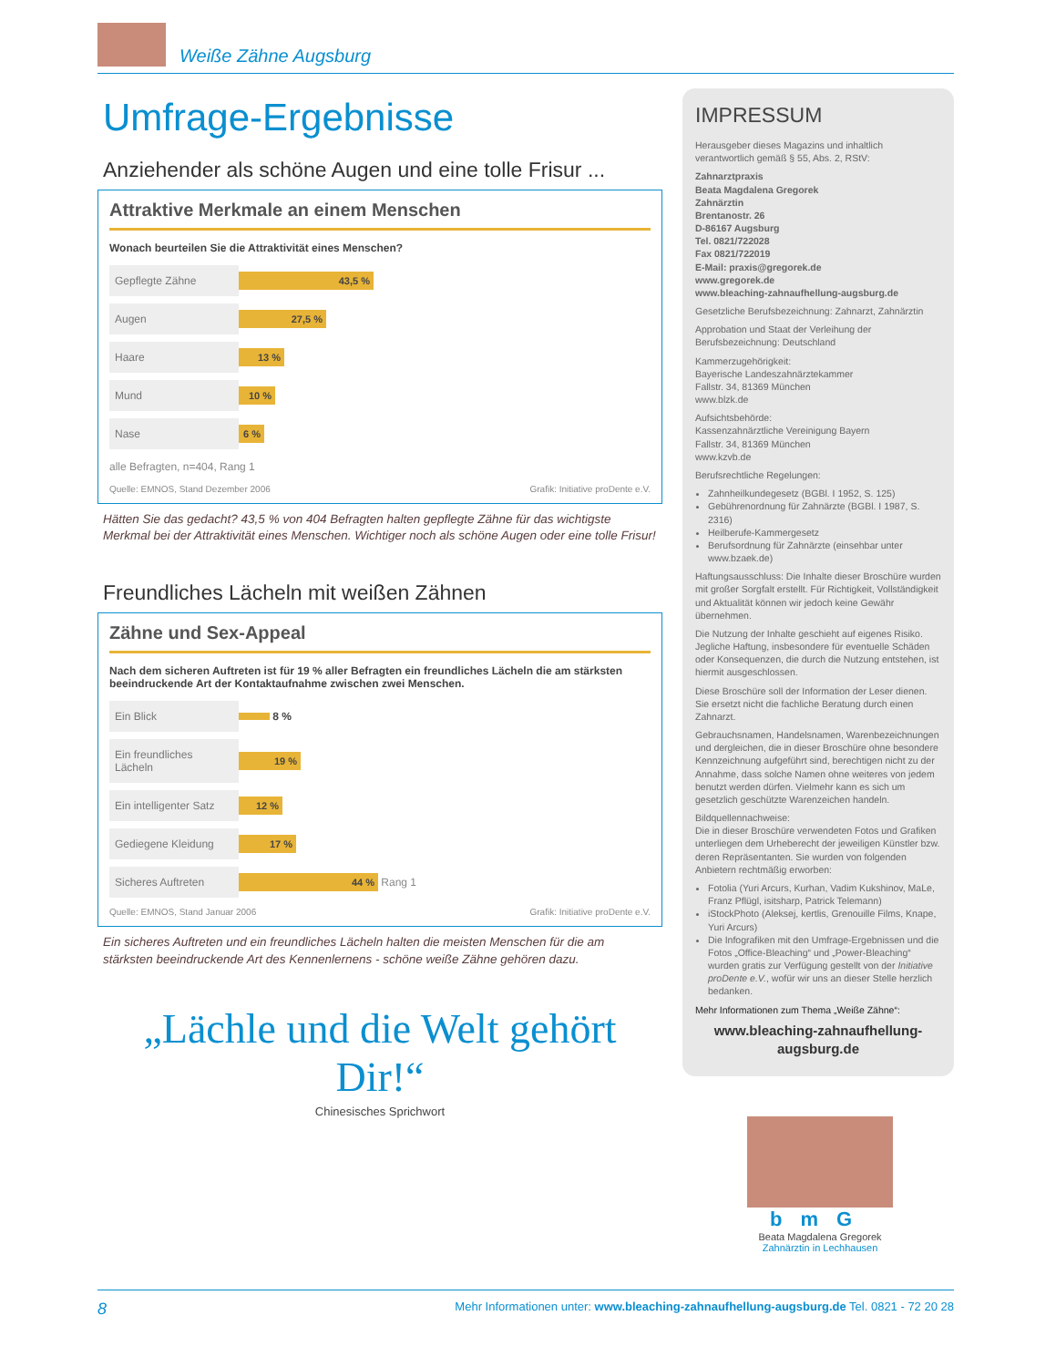Weiße Zähne Augsburg
Umfrage-Ergebnisse
Anziehender als schöne Augen und eine tolle Frisur ...
Attraktive Merkmale an einem Menschen
Wonach beurteilen Sie die Attraktivität eines Menschen?
Gepflegte Zähne
43,5 %
Augen
27,5 %
Haare
13 %
Mund
10 %
Nase
6 %
alle Befragten, n=404, Rang 1
Quelle: EMNOS, Stand Dezember 2006 Grafik: Initiative proDente e.V.
Hätten Sie das gedacht? 43,5 % von 404 Befragten halten gepflegte Zähne für das wichtigste Merkmal bei der Attraktivität eines Menschen. Wichtiger noch als schöne Augen oder eine tolle Frisur!
Freundliches Lächeln mit weißen Zähnen
Zähne und Sex-Appeal
Nach dem sicheren Auftreten ist für 19 % aller Befragten ein freundliches Lächeln die am stärksten beeindruckende Art der Kontaktaufnahme zwischen zwei Menschen.
Ein Blick
8 %
Ein freundliches Lächeln
19 %
Ein intelligenter Satz
12 %
Gediegene Kleidung
17 %
Sicheres Auftreten
44 %
Rang 1
Quelle: EMNOS, Stand Januar 2006 Grafik: Initiative proDente e.V.
Ein sicheres Auftreten und ein freundliches Lächeln halten die meisten Menschen für die am stärksten beeindruckende Art des Kennenlernens - schöne weiße Zähne gehören dazu.
„Lächle und die Welt gehört Dir!“
Chinesisches Sprichwort
IMPRESSUM
Herausgeber dieses Magazins und inhaltlich verantwortlich gemäß § 55, Abs. 2, RStV:
Zahnarztpraxis
Beata Magdalena Gregorek
Zahnärztin
Brentanostr. 26
D-86167 Augsburg
Tel. 0821/722028
Fax 0821/722019
E-Mail: praxis@gregorek.de
www.gregorek.de
www.bleaching-zahnaufhellung-augsburg.de
Gesetzliche Berufsbezeichnung: Zahnarzt, Zahnärztin
Approbation und Staat der Verleihung der Berufsbezeichnung: Deutschland
Kammerzugehörigkeit:
Bayerische Landeszahnärztekammer
Fallstr. 34, 81369 München
www.blzk.de
Aufsichtsbehörde:
Kassenzahnärztliche Vereinigung Bayern
Fallstr. 34, 81369 München
www.kzvb.de
Berufsrechtliche Regelungen:
Zahnheilkundegesetz (BGBl. I 1952, S. 125)
Gebührenordnung für Zahnärzte (BGBl. I 1987, S. 2316)
Heilberufe-Kammergesetz
Berufsordnung für Zahnärzte (einsehbar unter www.bzaek.de)
Haftungsausschluss: Die Inhalte dieser Broschüre wurden mit großer Sorgfalt erstellt. Für Richtigkeit, Vollständigkeit und Aktualität können wir jedoch keine Gewähr übernehmen.
Die Nutzung der Inhalte geschieht auf eigenes Risiko. Jegliche Haftung, insbesondere für eventuelle Schäden oder Konsequenzen, die durch die Nutzung entstehen, ist hiermit ausgeschlossen.
Diese Broschüre soll der Information der Leser dienen. Sie ersetzt nicht die fachliche Beratung durch einen Zahnarzt.
Gebrauchsnamen, Handelsnamen, Warenbezeichnungen und dergleichen, die in dieser Broschüre ohne besondere Kennzeichnung aufgeführt sind, berechtigen nicht zu der Annahme, dass solche Namen ohne weiteres von jedem benutzt werden dürfen. Vielmehr kann es sich um gesetzlich geschützte Warenzeichen handeln.
Bildquellennachweise:
Die in dieser Broschüre verwendeten Fotos und Grafiken unterliegen dem Urheberecht der jeweiligen Künstler bzw. deren Repräsentanten. Sie wurden von folgenden Anbietern rechtmäßig erworben:
Fotolia (Yuri Arcurs, Kurhan, Vadim Kukshinov, MaLe, Franz Pflügl, isitsharp, Patrick Telemann)
iStockPhoto (Aleksej, kertlis, Grenouille Films, Knape, Yuri Arcurs)
Die Infografiken mit den Umfrage-Ergebnissen und die Fotos „Office-Bleaching“ und „Power-Bleaching“ wurden gratis zur Verfügung gestellt von der Initiative proDente e.V., wofür wir uns an dieser Stelle herzlich bedanken.
Mehr Informationen zum Thema „Weiße Zähne“:
www.bleaching-zahnaufhellung-augsburg.de
bmG
Beata Magdalena Gregorek
Zahnärztin in Lechhausen
8 Mehr Informationen unter: www.bleaching-zahnaufhellung-augsburg.de Tel. 0821 - 72 20 28